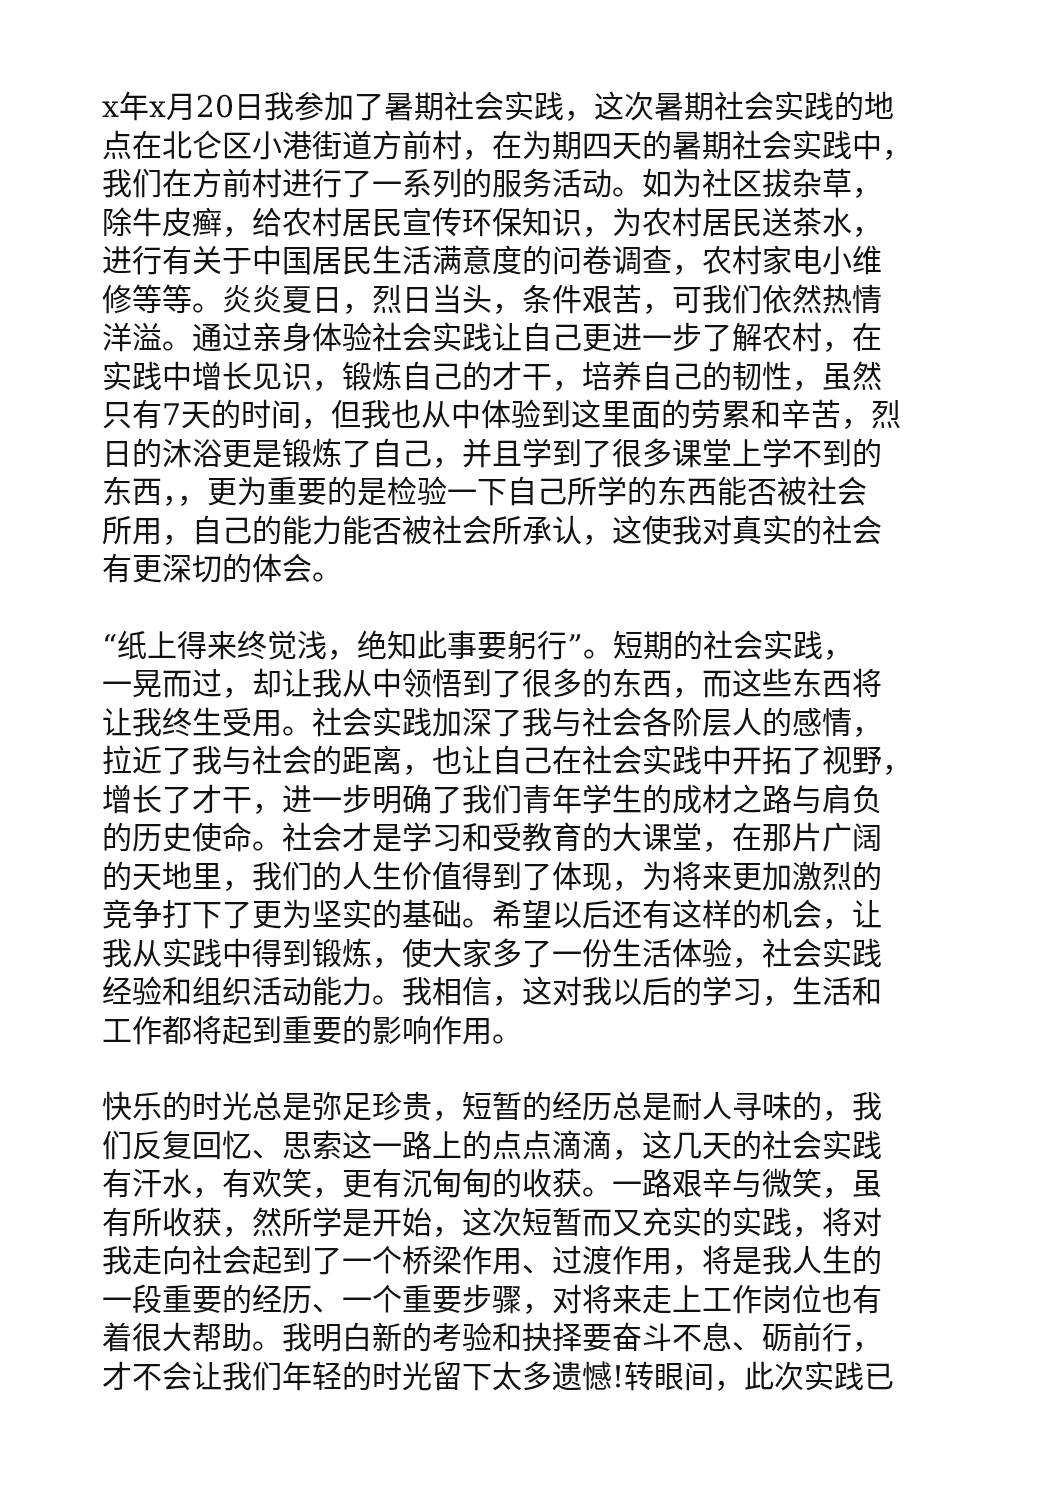x年x月20日我参加了暑期社会实践，这次暑期社会实践的地
点在北仑区小港街道方前村，在为期四天的暑期社会实践中，
我们在方前村进行了一系列的服务活动。如为社区拔杂草，
除牛皮癣，给农村居民宣传环保知识，为农村居民送茶水，
进行有关于中国居民生活满意度的问卷调查，农村家电小维
修等等。炎炎夏日，烈日当头，条件艰苦，可我们依然热情
洋溢。通过亲身体验社会实践让自己更进一步了解农村，在
实践中增长见识，锻炼自己的才干，培养自己的韧性，虽然
只有7天的时间，但我也从中体验到这里面的劳累和辛苦，烈
日的沐浴更是锻炼了自己，并且学到了很多课堂上学不到的
东西，，更为重要的是检验一下自己所学的东西能否被社会
所用，自己的能力能否被社会所承认，这使我对真实的社会
有更深切的体会。
“纸上得来终觉浅，绝知此事要躬行”。短期的社会实践，
一晃而过，却让我从中领悟到了很多的东西，而这些东西将
让我终生受用。社会实践加深了我与社会各阶层人的感情，
拉近了我与社会的距离，也让自己在社会实践中开拓了视野，
增长了才干，进一步明确了我们青年学生的成材之路与肩负
的历史使命。社会才是学习和受教育的大课堂，在那片广阔
的天地里，我们的人生价值得到了体现，为将来更加激烈的
竞争打下了更为坚实的基础。希望以后还有这样的机会，让
我从实践中得到锻炼，使大家多了一份生活体验，社会实践
经验和组织活动能力。我相信，这对我以后的学习，生活和
工作都将起到重要的影响作用。
快乐的时光总是弥足珍贵，短暂的经历总是耐人寻味的，我
们反复回忆、思索这一路上的点点滴滴，这几天的社会实践
有汗水，有欢笑，更有沉甸甸的收获。一路艰辛与微笑，虽
有所收获，然所学是开始，这次短暂而又充实的实践，将对
我走向社会起到了一个桥梁作用、过渡作用，将是我人生的
一段重要的经历、一个重要步骤，对将来走上工作岗位也有
着很大帮助。我明白新的考验和抉择要奋斗不息、砺前行，
才不会让我们年轻的时光留下太多遗憾!转眼间，此次实践已